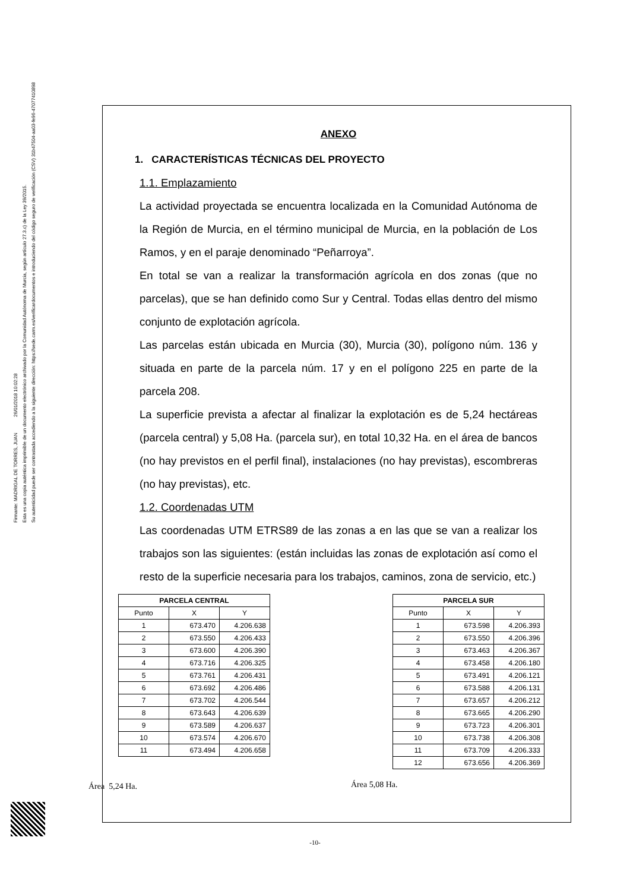Firmante: MADRIGAL DE TORRES, JUAN 26/01/2018 10:02:28
Esta es una copia auténtica imprimible de un documento electrónico archivado por la Comunidad Autónoma de Murcia, según artículo 27.3.c) de la Ley 39/2015.
Su autenticidad puede ser contrastada accediendo a la siguiente dirección: https://sede.carm.es/verificardocumentos e introduciendo del código seguro de verificación (CSV) 31b47504-aa03-fe96-47077410898
ANEXO
1. CARACTERÍSTICAS TÉCNICAS DEL PROYECTO
1.1. Emplazamiento
La actividad proyectada se encuentra localizada en la Comunidad Autónoma de la Región de Murcia, en el término municipal de Murcia, en la población de Los Ramos, y en el paraje denominado “Peñarroya”.
En total se van a realizar la transformación agrícola en dos zonas (que no parcelas), que se han definido como Sur y Central. Todas ellas dentro del mismo conjunto de explotación agrícola.
Las parcelas están ubicada en Murcia (30), Murcia (30), polígono núm. 136 y situada en parte de la parcela núm. 17 y en el polígono 225 en parte de la parcela 208.
La superficie prevista a afectar al finalizar la explotación es de 5,24 hectáreas (parcela central) y 5,08 Ha. (parcela sur), en total 10,32 Ha. en el área de bancos (no hay previstos en el perfil final), instalaciones (no hay previstas), escombreras (no hay previstas), etc.
1.2. Coordenadas UTM
Las coordenadas UTM ETRS89 de las zonas a en las que se van a realizar los trabajos son las siguientes: (están incluidas las zonas de explotación así como el resto de la superficie necesaria para los trabajos, caminos, zona de servicio, etc.)
| PARCELA CENTRAL | | |
| --- | --- | --- |
| Punto | X | Y |
| 1 | 673.470 | 4.206.638 |
| 2 | 673.550 | 4.206.433 |
| 3 | 673.600 | 4.206.390 |
| 4 | 673.716 | 4.206.325 |
| 5 | 673.761 | 4.206.431 |
| 6 | 673.692 | 4.206.486 |
| 7 | 673.702 | 4.206.544 |
| 8 | 673.643 | 4.206.639 |
| 9 | 673.589 | 4.206.637 |
| 10 | 673.574 | 4.206.670 |
| 11 | 673.494 | 4.206.658 |
Área 5,24 Ha.
| PARCELA SUR | | |
| --- | --- | --- |
| Punto | X | Y |
| 1 | 673.598 | 4.206.393 |
| 2 | 673.550 | 4.206.396 |
| 3 | 673.463 | 4.206.367 |
| 4 | 673.458 | 4.206.180 |
| 5 | 673.491 | 4.206.121 |
| 6 | 673.588 | 4.206.131 |
| 7 | 673.657 | 4.206.212 |
| 8 | 673.665 | 4.206.290 |
| 9 | 673.723 | 4.206.301 |
| 10 | 673.738 | 4.206.308 |
| 11 | 673.709 | 4.206.333 |
| 12 | 673.656 | 4.206.369 |
Área 5,08 Ha.
-10-